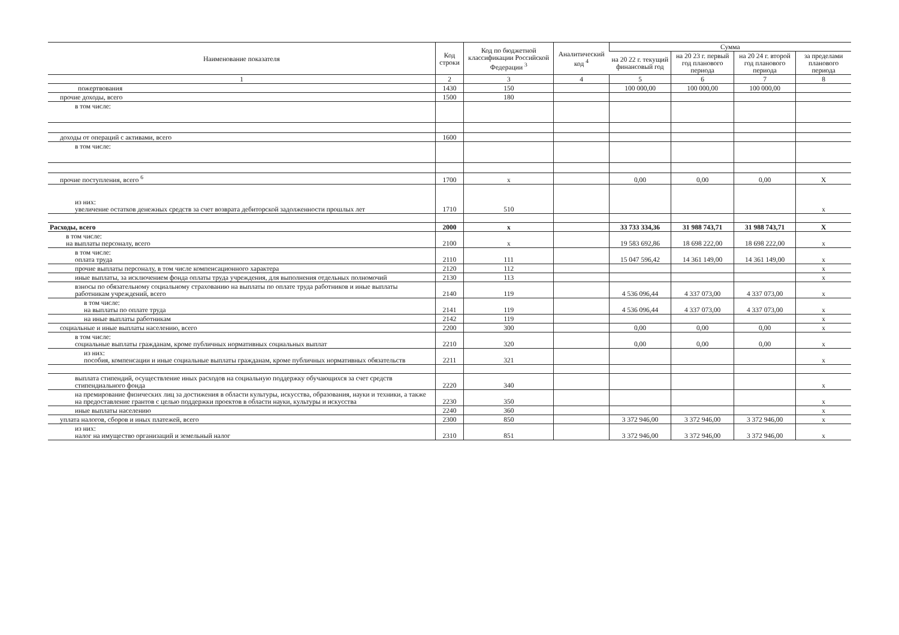| Наименование показателя | Код строки | Код по бюджетной классификации Российской Федерации <sup>3</sup> | Аналитический код <sup>4</sup> | Сумма | | | |
| --- | --- | --- | --- | --- | --- | --- | --- |
| | | | | на 20 22 г. текущий финансовый год | на 20 23 г. первый год планового периода | на 20 24 г. второй год планового периода | за пределами планового периода |
| 1 | 2 | 3 | 4 | 5 | 6 | 7 | 8 |
| пожертвования | 1430 | 150 | | 100 000,00 | 100 000,00 | 100 000,00 | |
| прочие доходы, всего | 1500 | 180 | | | | | |
| в том числе: | | | | | | | |
| доходы от операций с активами, всего | 1600 | | | | | | |
| в том числе: | | | | | | | |
| прочие поступления, всего <sup>6</sup> | 1700 | x | | 0,00 | 0,00 | 0,00 | X |
| из них: увеличение остатков денежных средств за счет возврата дебиторской задолженности прошлых лет | 1710 | 510 | | | | | x |
| Расходы, всего | 2000 | x | | 33 733 334,36 | 31 988 743,71 | 31 988 743,71 | X |
| в том числе: на выплаты персоналу, всего | 2100 | x | | 19 583 692,86 | 18 698 222,00 | 18 698 222,00 | x |
| в том числе: оплата труда | 2110 | 111 | | 15 047 596,42 | 14 361 149,00 | 14 361 149,00 | x |
| прочие выплаты персоналу, в том числе компенсационного характера | 2120 | 112 | | | | | x |
| иные выплаты, за исключением фонда оплаты труда учреждения, для выполнения отдельных полномочий | 2130 | 113 | | | | | x |
| взносы по обязательному социальному страхованию на выплаты по оплате труда работников и иные выплаты работникам учреждений, всего | 2140 | 119 | | 4 536 096,44 | 4 337 073,00 | 4 337 073,00 | x |
| в том числе: на выплаты по оплате труда | 2141 | 119 | | 4 536 096,44 | 4 337 073,00 | 4 337 073,00 | x |
| на иные выплаты работникам | 2142 | 119 | | | | | x |
| социальные и иные выплаты населению, всего | 2200 | 300 | | 0,00 | 0,00 | 0,00 | x |
| в том числе: социальные выплаты гражданам, кроме публичных нормативных социальных выплат | 2210 | 320 | | 0,00 | 0,00 | 0,00 | x |
| из них: пособия, компенсации и иные социальные выплаты гражданам, кроме публичных нормативных обязательств | 2211 | 321 | | | | | x |
| выплата стипендий, осуществление иных расходов на социальную поддержку обучающихся за счет средств стипендиального фонда | 2220 | 340 | | | | | x |
| на премирование физических лиц за достижения в области культуры, искусства, образования, науки и техники, а также на предоставление грантов с целью поддержки проектов в области науки, культуры и искусства | 2230 | 350 | | | | | x |
| иные выплаты населению | 2240 | 360 | | | | | x |
| уплата налогов, сборов и иных платежей, всего | 2300 | 850 | | 3 372 946,00 | 3 372 946,00 | 3 372 946,00 | x |
| из них: налог на имущество организаций и земельный налог | 2310 | 851 | | 3 372 946,00 | 3 372 946,00 | 3 372 946,00 | x |